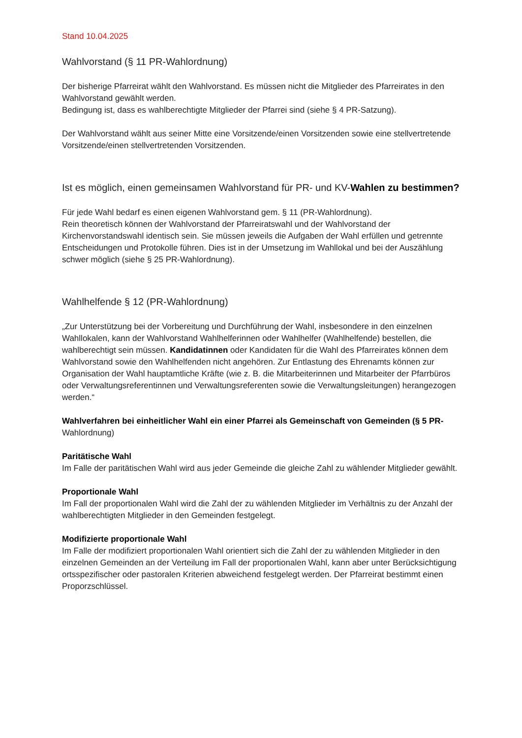Stand 10.04.2025
Wahlvorstand (§ 11 PR-Wahlordnung)
Der bisherige Pfarreirat wählt den Wahlvorstand. Es müssen nicht die Mitglieder des Pfarreirates in den Wahlvorstand gewählt werden.
Bedingung ist, dass es wahlberechtigte Mitglieder der Pfarrei sind (siehe § 4 PR-Satzung).
Der Wahlvorstand wählt aus seiner Mitte eine Vorsitzende/einen Vorsitzenden sowie eine stellvertretende Vorsitzende/einen stellvertretenden Vorsitzenden.
Ist es möglich, einen gemeinsamen Wahlvorstand für PR- und KV-Wahlen zu bestimmen?
Für jede Wahl bedarf es einen eigenen Wahlvorstand gem. § 11 (PR-Wahlordnung).
Rein theoretisch können der Wahlvorstand der Pfarreiratswahl und der Wahlvorstand der Kirchenvorstandswahl identisch sein. Sie müssen jeweils die Aufgaben der Wahl erfüllen und getrennte Entscheidungen und Protokolle führen. Dies ist in der Umsetzung im Wahllokal und bei der Auszählung schwer möglich (siehe § 25 PR-Wahlordnung).
Wahlhelfende § 12 (PR-Wahlordnung)
„Zur Unterstützung bei der Vorbereitung und Durchführung der Wahl, insbesondere in den einzelnen Wahllokalen, kann der Wahlvorstand Wahlhelferinnen oder Wahlhelfer (Wahlhelfende) bestellen, die wahlberechtigt sein müssen. Kandidatinnen oder Kandidaten für die Wahl des Pfarreirates können dem Wahlvorstand sowie den Wahlhelfenden nicht angehören. Zur Entlastung des Ehrenamts können zur Organisation der Wahl hauptamtliche Kräfte (wie z. B. die Mitarbeiterinnen und Mitarbeiter der Pfarrbüros oder Verwaltungsreferentinnen und Verwaltungsreferenten sowie die Verwaltungsleitungen) herangezogen werden.“
Wahlverfahren bei einheitlicher Wahl ein einer Pfarrei als Gemeinschaft von Gemeinden (§ 5 PR- Wahlordnung)
Paritätische Wahl
Im Falle der paritätischen Wahl wird aus jeder Gemeinde die gleiche Zahl zu wählender Mitglieder gewählt.
Proportionale Wahl
Im Fall der proportionalen Wahl wird die Zahl der zu wählenden Mitglieder im Verhältnis zu der Anzahl der wahlberechtigten Mitglieder in den Gemeinden festgelegt.
Modifizierte proportionale Wahl
Im Falle der modifiziert proportionalen Wahl orientiert sich die Zahl der zu wählenden Mitglieder in den einzelnen Gemeinden an der Verteilung im Fall der proportionalen Wahl, kann aber unter Berücksichtigung ortsspezifischer oder pastoralen Kriterien abweichend festgelegt werden. Der Pfarreirat bestimmt einen Proporzschlüssel.